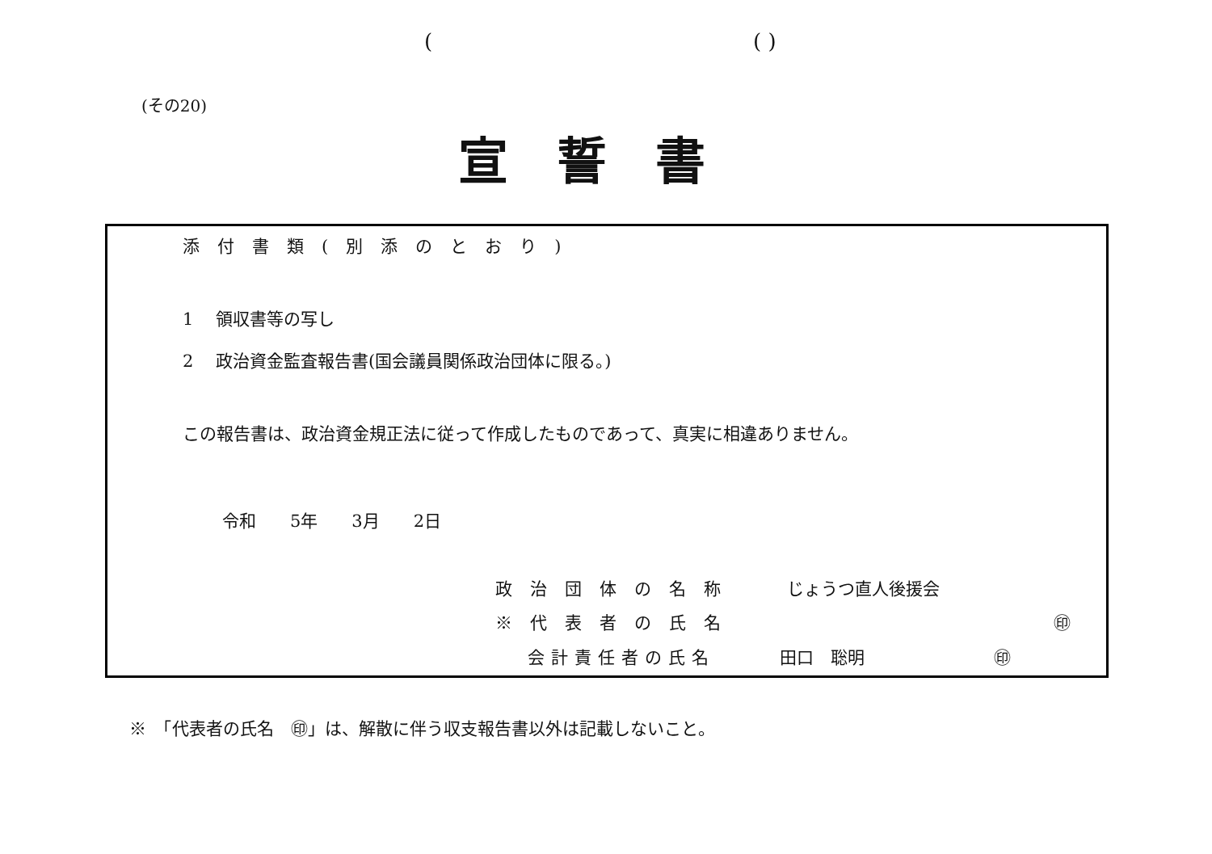( ( )
(その20)
宣誓書
添付書類(別添のとおり)
1　 領収書等の写し
2　 政治資金監査報告書(国会議員関係政治団体に限る。)
この報告書は、政治資金規正法に従って作成したものであって、真実に相違ありません。
令和　　5年　　3月　　2日
政治団体の名称 じょうつ直人後援会
※代表者の氏名 ㊞
会計責任者の氏名 田口　聡明 ㊞
※　「代表者の氏名　㊞」は、解散に伴う収支報告書以外は記載しないこと。